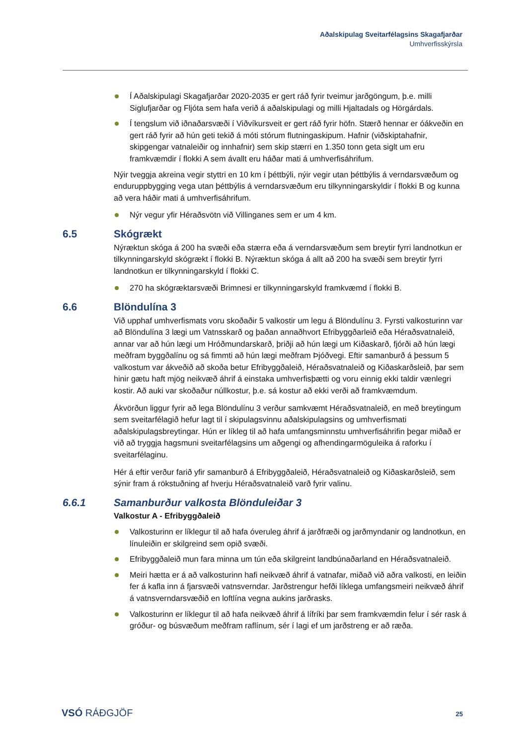Aðalskipulag Sveitarfélagsins Skagafjarðar
Umhverfisskýrsla
Í Aðalskipulagi Skagafjarðar 2020-2035 er gert ráð fyrir tveimur jarðgöngum, þ.e. milli Siglufjarðar og Fljóta sem hafa verið á aðalskipulagi og milli Hjaltadals og Hörgárdals.
Í tengslum við iðnaðarsvæði í Viðvíkursveit er gert ráð fyrir höfn. Stærð hennar er óákveðin en gert ráð fyrir að hún geti tekið á móti stórum flutningaskipum. Hafnir (viðskiptahafnir, skipgengar vatnaleiðir og innhafnir) sem skip stærri en 1.350 tonn geta siglt um eru framkvæmdir í flokki A sem ávallt eru háðar mati á umhverfisáhrifum.
Nýir tveggja akreina vegir styttri en 10 km í þéttbýli, nýir vegir utan þéttbýlis á verndarsvæðum og enduruppbygging vega utan þéttbýlis á verndarsvæðum eru tilkynningarskyldir í flokki B og kunna að vera háðir mati á umhverfisáhrifum.
Nýr vegur yfir Héraðsvötn við Villinganes sem er um 4 km.
6.5 Skógrækt
Nýræktun skóga á 200 ha svæði eða stærra eða á verndarsvæðum sem breytir fyrri landnotkun er tilkynningarskyld skógrækt í flokki B. Nýræktun skóga á allt að 200 ha svæði sem breytir fyrri landnotkun er tilkynningarskyld í flokki C.
270 ha skógræktarsvæði Brimnesi er tilkynningarskyld framkvæmd í flokki B.
6.6 Blöndulína 3
Við upphaf umhverfismats voru skoðaðir 5 valkostir um legu á Blöndulínu 3. Fyrsti valkosturinn var að Blöndulína 3 lægi um Vatnsskarð og þaðan annaðhvort Efribyggðarleið eða Héraðsvatnaleið, annar var að hún lægi um Hróðmundarskarð, þriðji að hún lægi um Kiðaskarð, fjórði að hún lægi meðfram byggðalínu og sá fimmti að hún lægi meðfram Þjóðvegi. Eftir samanburð á þessum 5 valkostum var ákveðið að skoða betur Efribyggðaleið, Héraðsvatnaleið og Kiðaskarðsleið, þar sem hinir gætu haft mjög neikvæð áhrif á einstaka umhverfisþætti og voru einnig ekki taldir vænlegri kostir. Að auki var skoðaður núllkostur, þ.e. sá kostur að ekki verði að framkvæmdum.
Ákvörðun liggur fyrir að lega Blöndulínu 3 verður samkvæmt Héraðsvatnaleið, en með breytingum sem sveitarfélagið hefur lagt til í skipulagsvinnu aðalskipulagsins og umhverfismati aðalskipulagsbreytingar. Hún er líkleg til að hafa umfangsminnstu umhverfisáhrifin þegar miðað er við að tryggja hagsmuni sveitarfélagsins um aðgengi og afhendingarmöguleika á raforku í sveitarfélaginu.
Hér á eftir verður farið yfir samanburð á Efribyggðaleið, Héraðsvatnaleið og Kiðaskarðsleið, sem sýnir fram á rökstuðning af hverju Héraðsvatnaleið varð fyrir valinu.
6.6.1 Samanburður valkosta Blönduleiðar 3
Valkostur A - Efribyggðaleið
Valkosturinn er líklegur til að hafa óveruleg áhrif á jarðfræði og jarðmyndanir og landnotkun, en línuleiðin er skilgreind sem opið svæði.
Efribyggðaleið mun fara minna um tún eða skilgreint landbúnaðarland en Héraðsvatnaleið.
Meiri hætta er á að valkosturinn hafi neikvæð áhrif á vatnafar, miðað við aðra valkosti, en leiðin fer á kafla inn á fjarsvæði vatnsverndar. Jarðstrengur hefði líklega umfangsmeiri neikvæð áhrif á vatnsverndarsvæðið en loftlína vegna aukins jarðrasks.
Valkosturinn er líklegur til að hafa neikvæð áhrif á lífríki þar sem framkvæmdin felur í sér rask á gróður- og búsvæðum meðfram raflínum, sér í lagi ef um jarðstreng er að ræða.
VSÓ RÁÐGJÖF 25